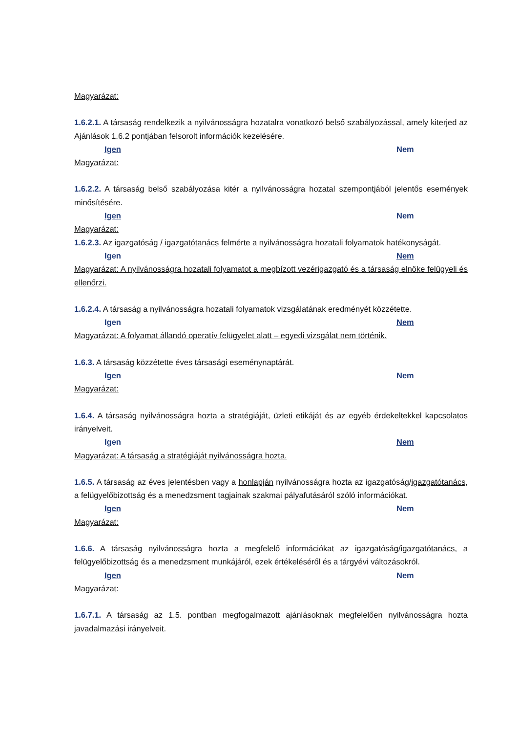Magyarázat:
1.6.2.1. A társaság rendelkezik a nyilvánosságra hozatalra vonatkozó belső szabályozással, amely kiterjed az Ajánlások 1.6.2 pontjában felsorolt információk kezelésére.
Igen Nem
Magyarázat:
1.6.2.2. A társaság belső szabályozása kitér a nyilvánosságra hozatal szempontjából jelentős események minősítésére.
Igen Nem
Magyarázat:
1.6.2.3. Az igazgatóság / igazgatótanács felmérte a nyilvánosságra hozatali folyamatok hatékonyságát.
Igen Nem
Magyarázat: A nyilvánosságra hozatali folyamatot a megbízott vezérigazgató és a társaság elnöke felügyeli és ellenőrzi.
1.6.2.4. A társaság a nyilvánosságra hozatali folyamatok vizsgálatának eredményét közzétette.
Igen Nem
Magyarázat: A folyamat állandó operatív felügyelet alatt – egyedi vizsgálat nem történik.
1.6.3. A társaság közzétette éves társasági eseménynaptárát.
Igen Nem
Magyarázat:
1.6.4. A társaság nyilvánosságra hozta a stratégiáját, üzleti etikáját és az egyéb érdekeltekkel kapcsolatos irányelveit.
Igen Nem
Magyarázat: A társaság a stratégiáját nyilvánosságra hozta.
1.6.5. A társaság az éves jelentésben vagy a honlapján nyilvánosságra hozta az igazgatóság/igazgatótanács, a felügyelőbizottság és a menedzsment tagjainak szakmai pályafutásáról szóló információkat.
Igen Nem
Magyarázat:
1.6.6. A társaság nyilvánosságra hozta a megfelelő információkat az igazgatóság/igazgatótanács, a felügyelőbizottság és a menedzsment munkájáról, ezek értékeléséről és a tárgyévi változásokról.
Igen Nem
Magyarázat:
1.6.7.1. A társaság az 1.5. pontban megfogalmazott ajánlásoknak megfelelően nyilvánosságra hozta javadalmazási irányelveit.